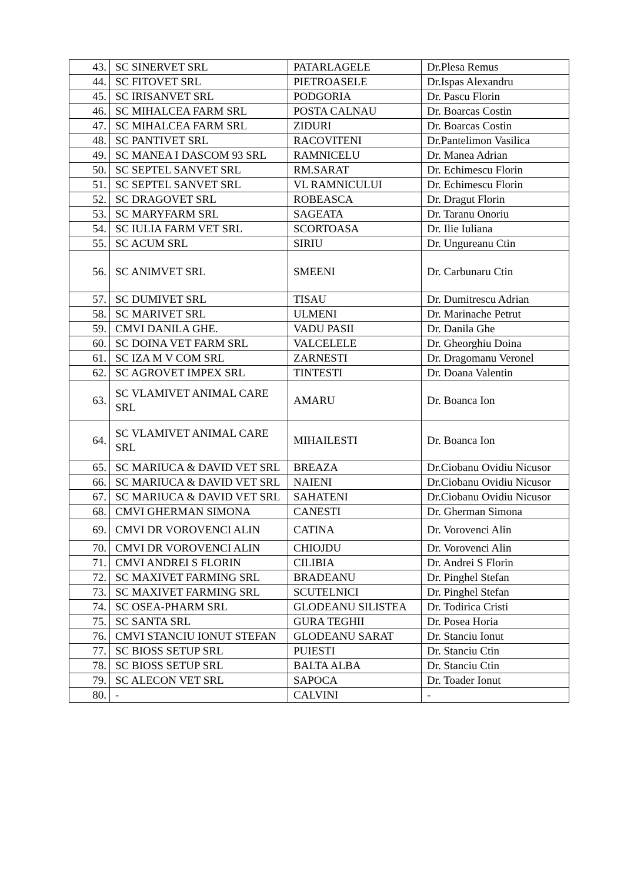| 43. | SC SINERVET SRL | PATARLAGELE | Dr.Plesa Remus |
| 44. | SC FITOVET SRL | PIETROASELE | Dr.Ispas Alexandru |
| 45. | SC IRISANVET SRL | PODGORIA | Dr. Pascu Florin |
| 46. | SC MIHALCEA FARM SRL | POSTA CALNAU | Dr. Boarcas Costin |
| 47. | SC MIHALCEA FARM SRL | ZIDURI | Dr. Boarcas Costin |
| 48. | SC PANTIVET SRL | RACOVITENI | Dr.Pantelimon Vasilica |
| 49. | SC MANEA I DASCOM 93 SRL | RAMNICELU | Dr. Manea Adrian |
| 50. | SC SEPTEL SANVET SRL | RM.SARAT | Dr. Echimescu Florin |
| 51. | SC SEPTEL SANVET SRL | VL RAMNICULUI | Dr. Echimescu Florin |
| 52. | SC DRAGOVET SRL | ROBEASCA | Dr. Dragut Florin |
| 53. | SC MARYFARM SRL | SAGEATA | Dr. Taranu Onoriu |
| 54. | SC IULIA FARM VET SRL | SCORTOASA | Dr. Ilie Iuliana |
| 55. | SC ACUM SRL | SIRIU | Dr. Ungureanu Ctin |
| 56. | SC ANIMVET SRL | SMEENI | Dr. Carbunaru Ctin |
| 57. | SC DUMIVET SRL | TISAU | Dr. Dumitrescu Adrian |
| 58. | SC MARIVET SRL | ULMENI | Dr. Marinache Petrut |
| 59. | CMVI DANILA GHE. | VADU PASII | Dr. Danila Ghe |
| 60. | SC DOINA VET FARM SRL | VALCELELE | Dr. Gheorghiu Doina |
| 61. | SC IZA M V COM SRL | ZARNESTI | Dr. Dragomanu Veronel |
| 62. | SC AGROVET IMPEX SRL | TINTESTI | Dr. Doana Valentin |
| 63. | SC VLAMIVET ANIMAL CARE SRL | AMARU | Dr. Boanca Ion |
| 64. | SC VLAMIVET ANIMAL CARE SRL | MIHAILESTI | Dr. Boanca Ion |
| 65. | SC MARIUCA & DAVID VET SRL | BREAZA | Dr.Ciobanu Ovidiu Nicusor |
| 66. | SC MARIUCA & DAVID VET SRL | NAIENI | Dr.Ciobanu Ovidiu Nicusor |
| 67. | SC MARIUCA & DAVID VET SRL | SAHATENI | Dr.Ciobanu Ovidiu Nicusor |
| 68. | CMVI GHERMAN SIMONA | CANESTI | Dr. Gherman Simona |
| 69. | CMVI DR VOROVENCI ALIN | CATINA | Dr. Vorovenci Alin |
| 70. | CMVI DR VOROVENCI ALIN | CHIOJDU | Dr. Vorovenci Alin |
| 71. | CMVI ANDREI S FLORIN | CILIBIA | Dr. Andrei S Florin |
| 72. | SC MAXIVET FARMING SRL | BRADEANU | Dr. Pinghel Stefan |
| 73. | SC MAXIVET FARMING SRL | SCUTELNICI | Dr. Pinghel Stefan |
| 74. | SC OSEA-PHARM SRL | GLODEANU SILISTEA | Dr. Todirica Cristi |
| 75. | SC SANTA SRL | GURA TEGHII | Dr. Posea Horia |
| 76. | CMVI STANCIU IONUT STEFAN | GLODEANU SARAT | Dr. Stanciu Ionut |
| 77. | SC BIOSS SETUP SRL | PUIESTI | Dr. Stanciu Ctin |
| 78. | SC BIOSS SETUP SRL | BALTA ALBA | Dr. Stanciu Ctin |
| 79. | SC ALECON VET SRL | SAPOCA | Dr. Toader Ionut |
| 80. | - | CALVINI | - |